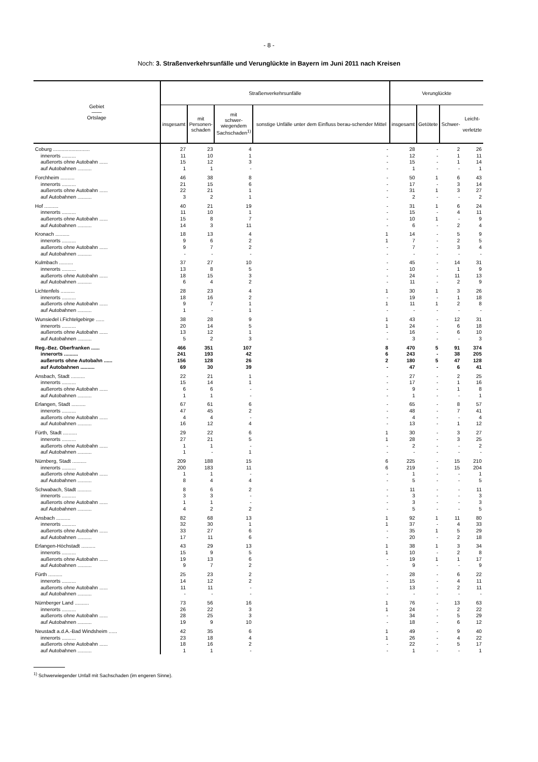- 8 -
Noch: 3. Straßenverkehrsunfälle und Verunglückte in Bayern im Juni 2011 nach Kreisen
| Gebiet —— Ortslage | Straßenverkehrsunfälle | | | | Verunglückte | | | |
| --- | --- | --- | --- | --- | --- | --- | --- | --- |
| | insgesamt | mit Personen- schaden | mit schwer- wiegendem Sachschaden<sup>1)</sup> | sonstige Unfälle unter dem Einfluss berau-schender Mittel | insgesamt | Getötete | Schwer- | Leicht- verletzte |
| Coburg .......................... | 27 | 23 | 4 | - | 28 | - | 2 | 26 |
| innerorts .......... | 11 | 10 | 1 | - | 12 | - | 1 | 11 |
| außerorts ohne Autobahn ...... | 15 | 12 | 3 | - | 15 | - | 1 | 14 |
| auf Autobahnen .......... | 1 | 1 | - | - | 1 | - | - | 1 |
| Forchheim .......... | 46 | 38 | 8 | - | 50 | 1 | 6 | 43 |
| innerorts .......... | 21 | 15 | 6 | - | 17 | - | 3 | 14 |
| außerorts ohne Autobahn ...... | 22 | 21 | 1 | - | 31 | 1 | 3 | 27 |
| auf Autobahnen .......... | 3 | 2 | 1 | - | 2 | - | - | 2 |
| Hof .......... | 40 | 21 | 19 | - | 31 | 1 | 6 | 24 |
| innerorts .......... | 11 | 10 | 1 | - | 15 | - | 4 | 11 |
| außerorts ohne Autobahn ...... | 15 | 8 | 7 | - | 10 | 1 | - | 9 |
| auf Autobahnen .......... | 14 | 3 | 11 | - | 6 | - | 2 | 4 |
| Kronach .......... | 18 | 13 | 4 | 1 | 14 | - | 5 | 9 |
| innerorts .......... | 9 | 6 | 2 | 1 | 7 | - | 2 | 5 |
| außerorts ohne Autobahn ...... | 9 | 7 | 2 | - | 7 | - | 3 | 4 |
| auf Autobahnen .......... | - | - | - | - | - | - | - | - |
| Kulmbach .......... | 37 | 27 | 10 | - | 45 | - | 14 | 31 |
| innerorts .......... | 13 | 8 | 5 | - | 10 | - | 1 | 9 |
| außerorts ohne Autobahn ...... | 18 | 15 | 3 | - | 24 | - | 11 | 13 |
| auf Autobahnen .......... | 6 | 4 | 2 | - | 11 | - | 2 | 9 |
| Lichtenfels .......... | 28 | 23 | 4 | 1 | 30 | 1 | 3 | 26 |
| innerorts .......... | 18 | 16 | 2 | - | 19 | - | 1 | 18 |
| außerorts ohne Autobahn ...... | 9 | 7 | 1 | 1 | 11 | 1 | 2 | 8 |
| auf Autobahnen .......... | 1 | - | 1 | - | - | - | - | - |
| Wunsiedel i.Fichtelgebirge ...... | 38 | 28 | 9 | 1 | 43 | - | 12 | 31 |
| innerorts .......... | 20 | 14 | 5 | 1 | 24 | - | 6 | 18 |
| außerorts ohne Autobahn ...... | 13 | 12 | 1 | - | 16 | - | 6 | 10 |
| auf Autobahnen .......... | 5 | 2 | 3 | - | 3 | - | - | 3 |
| Reg.-Bez. Oberfranken ...... | 466 | 351 | 107 | 8 | 470 | 5 | 91 | 374 |
| innerorts .......... | 241 | 193 | 42 | 6 | 243 | - | 38 | 205 |
| außerorts ohne Autobahn ...... | 156 | 128 | 26 | 2 | 180 | 5 | 47 | 128 |
| auf Autobahnen .......... | 69 | 30 | 39 | - | 47 | - | 6 | 41 |
| Ansbach, Stadt .......... | 22 | 21 | 1 | - | 27 | - | 2 | 25 |
| innerorts .......... | 15 | 14 | 1 | - | 17 | - | 1 | 16 |
| außerorts ohne Autobahn ...... | 6 | 6 | - | - | 9 | - | 1 | 8 |
| auf Autobahnen .......... | 1 | 1 | - | - | 1 | - | - | 1 |
| Erlangen, Stadt .......... | 67 | 61 | 6 | - | 65 | - | 8 | 57 |
| innerorts .......... | 47 | 45 | 2 | - | 48 | - | 7 | 41 |
| außerorts ohne Autobahn ...... | 4 | 4 | - | - | 4 | - | - | 4 |
| auf Autobahnen .......... | 16 | 12 | 4 | - | 13 | - | 1 | 12 |
| Fürth, Stadt .......... | 29 | 22 | 6 | 1 | 30 | - | 3 | 27 |
| innerorts .......... | 27 | 21 | 5 | 1 | 28 | - | 3 | 25 |
| außerorts ohne Autobahn ...... | 1 | 1 | - | - | 2 | - | - | 2 |
| auf Autobahnen .......... | 1 | - | 1 | - | - | - | - | - |
| Nürnberg, Stadt .......... | 209 | 188 | 15 | 6 | 225 | - | 15 | 210 |
| innerorts .......... | 200 | 183 | 11 | 6 | 219 | - | 15 | 204 |
| außerorts ohne Autobahn ...... | 1 | 1 | - | - | 1 | - | - | 1 |
| auf Autobahnen .......... | 8 | 4 | 4 | - | 5 | - | - | 5 |
| Schwabach, Stadt .......... | 8 | 6 | 2 | - | 11 | - | - | 11 |
| innerorts .......... | 3 | 3 | - | - | 3 | - | - | 3 |
| außerorts ohne Autobahn ...... | 1 | 1 | - | - | 3 | - | - | 3 |
| auf Autobahnen .......... | 4 | 2 | 2 | - | 5 | - | - | 5 |
| Ansbach .......... | 82 | 68 | 13 | 1 | 92 | 1 | 11 | 80 |
| innerorts .......... | 32 | 30 | 1 | 1 | 37 | - | 4 | 33 |
| außerorts ohne Autobahn ...... | 33 | 27 | 6 | - | 35 | 1 | 5 | 29 |
| auf Autobahnen .......... | 17 | 11 | 6 | - | 20 | - | 2 | 18 |
| Erlangen-Höchstadt .......... | 43 | 29 | 13 | 1 | 38 | 1 | 3 | 34 |
| innerorts .......... | 15 | 9 | 5 | 1 | 10 | - | 2 | 8 |
| außerorts ohne Autobahn ...... | 19 | 13 | 6 | - | 19 | 1 | 1 | 17 |
| auf Autobahnen .......... | 9 | 7 | 2 | - | 9 | - | - | 9 |
| Fürth .......... | 25 | 23 | 2 | - | 28 | - | 6 | 22 |
| innerorts .......... | 14 | 12 | 2 | - | 15 | - | 4 | 11 |
| außerorts ohne Autobahn ...... | 11 | 11 | - | - | 13 | - | 2 | 11 |
| auf Autobahnen .......... | - | - | - | - | - | - | - | - |
| Nürnberger Land .......... | 73 | 56 | 16 | 1 | 76 | - | 13 | 63 |
| innerorts .......... | 26 | 22 | 3 | 1 | 24 | - | 2 | 22 |
| außerorts ohne Autobahn ...... | 28 | 25 | 3 | - | 34 | - | 5 | 29 |
| auf Autobahnen .......... | 19 | 9 | 10 | - | 18 | - | 6 | 12 |
| Neustadt a.d.A.-Bad Windsheim ...... | 42 | 35 | 6 | 1 | 49 | - | 9 | 40 |
| innerorts .......... | 23 | 18 | 4 | 1 | 26 | - | 4 | 22 |
| außerorts ohne Autobahn ...... | 18 | 16 | 2 | - | 22 | - | 5 | 17 |
| auf Autobahnen .......... | 1 | 1 | - | - | 1 | - | - | 1 |
<sup>1)</sup> Schwerwiegender Unfall mit Sachschaden (im engeren Sinne).